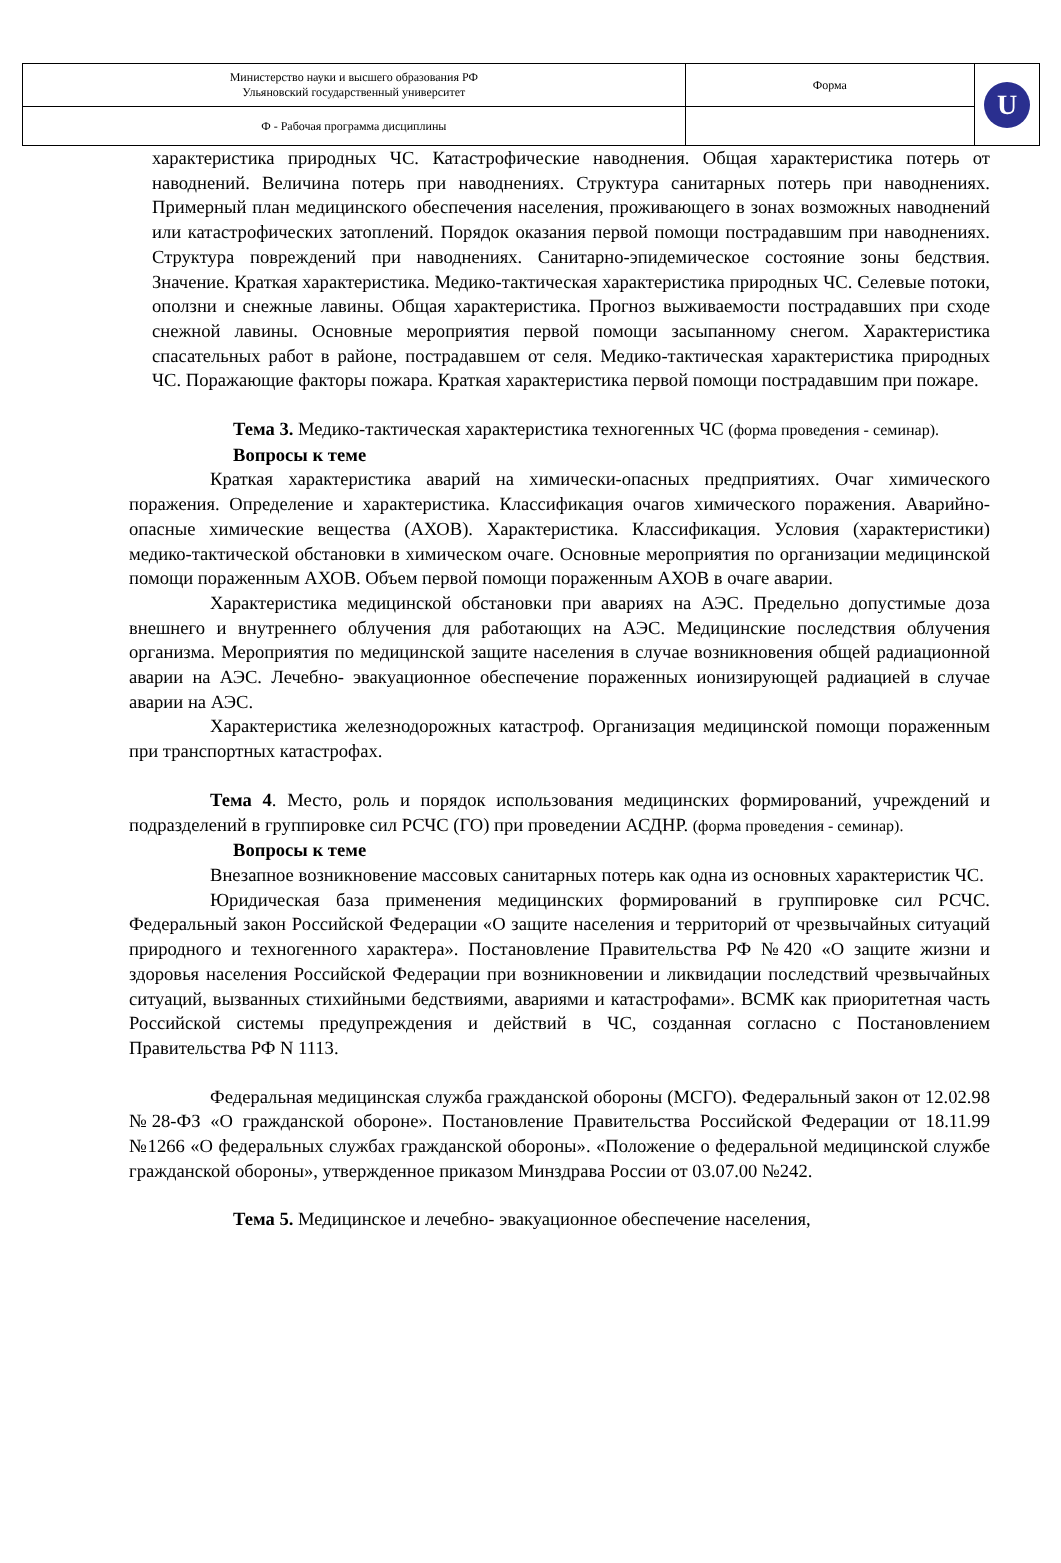| Министерство науки и высшего образования РФ Ульяновский государственный университет | Форма | U |
| Ф - Рабочая программа дисциплины | | |
характеристика природных ЧС. Катастрофические наводнения. Общая характеристика потерь от наводнений. Величина потерь при наводнениях. Структура санитарных потерь при наводнениях. Примерный план медицинского обеспечения населения, проживающего в зонах возможных наводнений или катастрофических затоплений. Порядок оказания первой помощи пострадавшим при наводнениях. Структура повреждений при наводнениях. Санитарно-эпидемическое состояние зоны бедствия. Значение. Краткая характеристика. Медико-тактическая характеристика природных ЧС. Селевые потоки, оползни и снежные лавины. Общая характеристика. Прогноз выживаемости пострадавших при сходе снежной лавины. Основные мероприятия первой помощи засыпанному снегом. Характеристика спасательных работ в районе, пострадавшем от селя. Медико-тактическая характеристика природных ЧС. Поражающие факторы пожара. Краткая характеристика первой помощи пострадавшим при пожаре.
Тема 3. Медико-тактическая характеристика техногенных ЧС (форма проведения - семинар).
Вопросы к теме
Краткая характеристика аварий на химически-опасных предприятиях. Очаг химического поражения. Определение и характеристика. Классификация очагов химического поражения. Аварийно-опасные химические вещества (АХОВ). Характеристика. Классификация. Условия (характеристики) медико-тактической обстановки в химическом очаге. Основные мероприятия по организации медицинской помощи пораженным АХОВ. Объем первой помощи пораженным АХОВ в очаге аварии.
Характеристика медицинской обстановки при авариях на АЭС. Предельно допустимые доза внешнего и внутреннего облучения для работающих на АЭС. Медицинские последствия облучения организма. Мероприятия по медицинской защите населения в случае возникновения общей радиационной аварии на АЭС. Лечебно- эвакуационное обеспечение пораженных ионизирующей радиацией в случае аварии на АЭС.
Характеристика железнодорожных катастроф. Организация медицинской помощи пораженным при транспортных катастрофах.
Тема 4. Место, роль и порядок использования медицинских формирований, учреждений и подразделений в группировке сил РСЧС (ГО) при проведении АСДНР. (форма проведения - семинар).
Вопросы к теме
Внезапное возникновение массовых санитарных потерь как одна из основных характеристик ЧС.
Юридическая база применения медицинских формирований в группировке сил РСЧС. Федеральный закон Российской Федерации «О защите населения и территорий от чрезвычайных ситуаций природного и техногенного характера». Постановление Правительства РФ №420 «О защите жизни и здоровья населения Российской Федерации при возникновении и ликвидации последствий чрезвычайных ситуаций, вызванных стихийными бедствиями, авариями и катастрофами». ВСМК как приоритетная часть Российской системы предупреждения и действий в ЧС, созданная согласно с Постановлением Правительства РФ N 1113.
Федеральная медицинская служба гражданской обороны (МСГО). Федеральный закон от 12.02.98 №28-ФЗ «О гражданской обороне». Постановление Правительства Российской Федерации от 18.11.99 №1266 «О федеральных службах гражданской обороны». «Положение о федеральной медицинской службе гражданской обороны», утвержденное приказом Минздрава России от 03.07.00 №242.
Тема 5. Медицинское и лечебно- эвакуационное обеспечение населения,